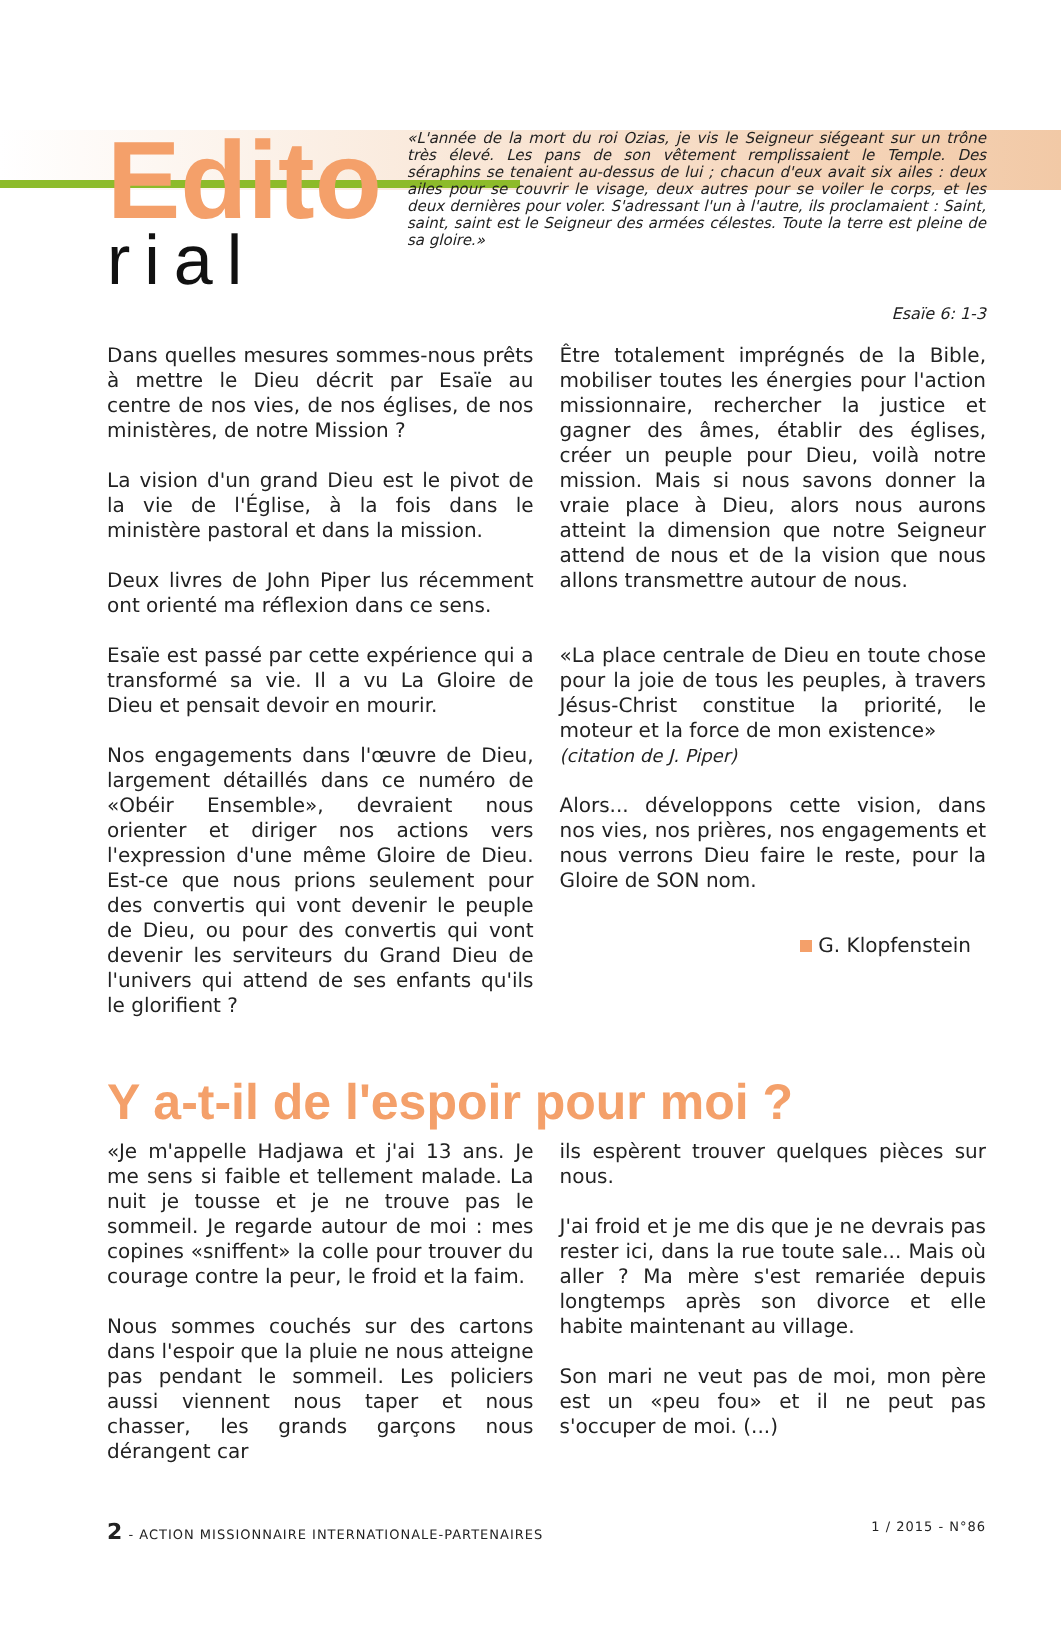Edito
rial
«L'année de la mort du roi Ozias, je vis le Seigneur siégeant sur un trône très élevé. Les pans de son vêtement remplissaient le Temple. Des séraphins se tenaient au-dessus de lui ; chacun d'eux avait six ailes : deux ailes pour se couvrir le visage, deux autres pour se voiler le corps, et les deux dernières pour voler. S'adressant l'un à l'autre, ils proclamaient : Saint, saint, saint est le Seigneur des armées célestes. Toute la terre est pleine de sa gloire.»
Esaïe 6: 1-3
Dans quelles mesures sommes-nous prêts à mettre le Dieu décrit par Esaïe au centre de nos vies, de nos églises, de nos ministères, de notre Mission ?
La vision d'un grand Dieu est le pivot de la vie de l'Église, à la fois dans le ministère pastoral et dans la mission.
Deux livres de John Piper lus récemment ont orienté ma réflexion dans ce sens.
Esaïe est passé par cette expérience qui a transformé sa vie. Il a vu La Gloire de Dieu et pensait devoir en mourir.
Nos engagements dans l'œuvre de Dieu, largement détaillés dans ce numéro de «Obéir Ensemble», devraient nous orienter et diriger nos actions vers l'expression d'une même Gloire de Dieu. Est-ce que nous prions seulement pour des convertis qui vont devenir le peuple de Dieu, ou pour des convertis qui vont devenir les serviteurs du Grand Dieu de l'univers qui attend de ses enfants qu'ils le glorifient ?
Être totalement imprégnés de la Bible, mobiliser toutes les énergies pour l'action missionnaire, rechercher la justice et gagner des âmes, établir des églises, créer un peuple pour Dieu, voilà notre mission. Mais si nous savons donner la vraie place à Dieu, alors nous aurons atteint la dimension que notre Seigneur attend de nous et de la vision que nous allons transmettre autour de nous.
«La place centrale de Dieu en toute chose pour la joie de tous les peuples, à travers Jésus-Christ constitue la priorité, le moteur et la force de mon existence»
(citation de J. Piper)
Alors... développons cette vision, dans nos vies, nos prières, nos engagements et nous verrons Dieu faire le reste, pour la Gloire de SON nom.
G. Klopfenstein
Y a-t-il de l'espoir pour moi ?
«Je m'appelle Hadjawa et j'ai 13 ans. Je me sens si faible et tellement malade. La nuit je tousse et je ne trouve pas le sommeil. Je regarde autour de moi : mes copines «sniffent» la colle pour trouver du courage contre la peur, le froid et la faim.
Nous sommes couchés sur des cartons dans l'espoir que la pluie ne nous atteigne pas pendant le sommeil. Les policiers aussi viennent nous taper et nous chasser, les grands garçons nous dérangent car
ils espèrent trouver quelques pièces sur nous.
J'ai froid et je me dis que je ne devrais pas rester ici, dans la rue toute sale... Mais où aller ? Ma mère s'est remariée depuis longtemps après son divorce et elle habite maintenant au village.
Son mari ne veut pas de moi, mon père est un «peu fou» et il ne peut pas s'occuper de moi. (...)
2 - ACTION MISSIONNAIRE INTERNATIONALE-PARTENAIRES 1 / 2015 - N°86